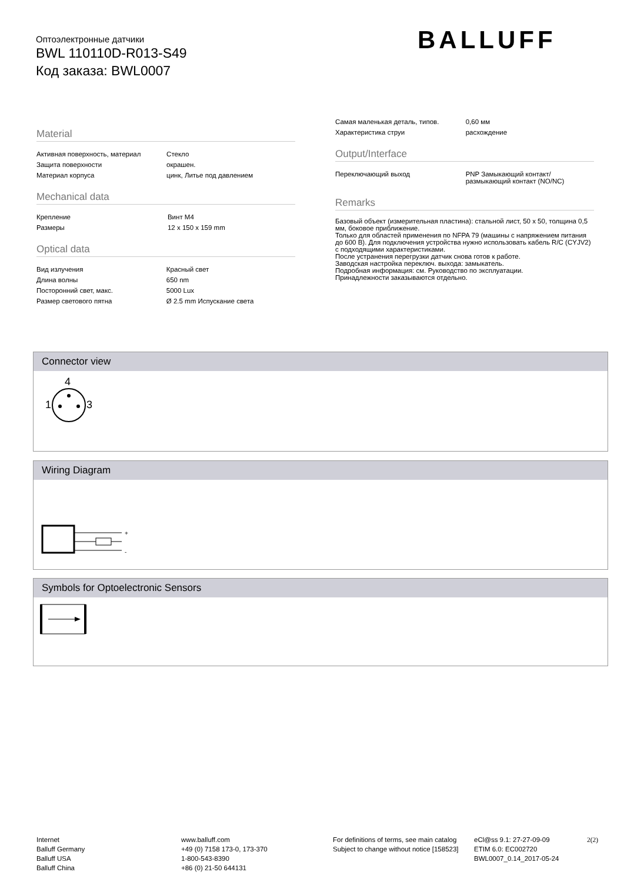Оптоэлектронные датчики
BWL 110110D-R013-S49
Код заказа: BWL0007
BALLUFF
Material
| Активная поверхность, материал | Стекло |
| Защита поверхности | окрашен. |
| Материал корпуса | цинк, Литье под давлением |
Mechanical data
| Крепление | Винт M4 |
| Размеры | 12 x 150 x 159 mm |
Optical data
| Вид излучения | Красный свет |
| Длина волны | 650 nm |
| Посторонний свет, макс. | 5000 Lux |
| Размер светового пятна | Ø 2.5 mm Испускание света |
| Самая маленькая деталь, типов. | 0,60 мм |
| Характеристика струи | расхождение |
Output/Interface
| Переключающий выход | PNP Замыкающий контакт/ размыкающий контакт (NO/NC) |
Remarks
Базовый объект (измерительная пластина): стальной лист, 50 x 50, толщина 0,5 мм, боковое приближение.
Только для областей применения по NFPA 79 (машины с напряжением питания до 600 В). Для подключения устройства нужно использовать кабель R/C (CYJV2) с подходящими характеристиками.
После устранения перегрузки датчик снова готов к работе.
Заводская настройка переключ. выхода: замыкатель.
Подробная информация: см. Руководство по эксплуатации.
Принадлежности заказываются отдельно.
Connector view
4
1
3
Wiring Diagram
+
-
Symbols for Optoelectronic Sensors
Internet
Balluff Germany
Balluff USA
Balluff China
www.balluff.com
+49 (0) 7158 173-0, 173-370
1-800-543-8390
+86 (0) 21-50 644131
For definitions of terms, see main catalog
Subject to change without notice [158523]
eCl@ss 9.1: 27-27-09-09
ETIM 6.0: EC002720
BWL0007_0.14_2017-05-24
2(2)